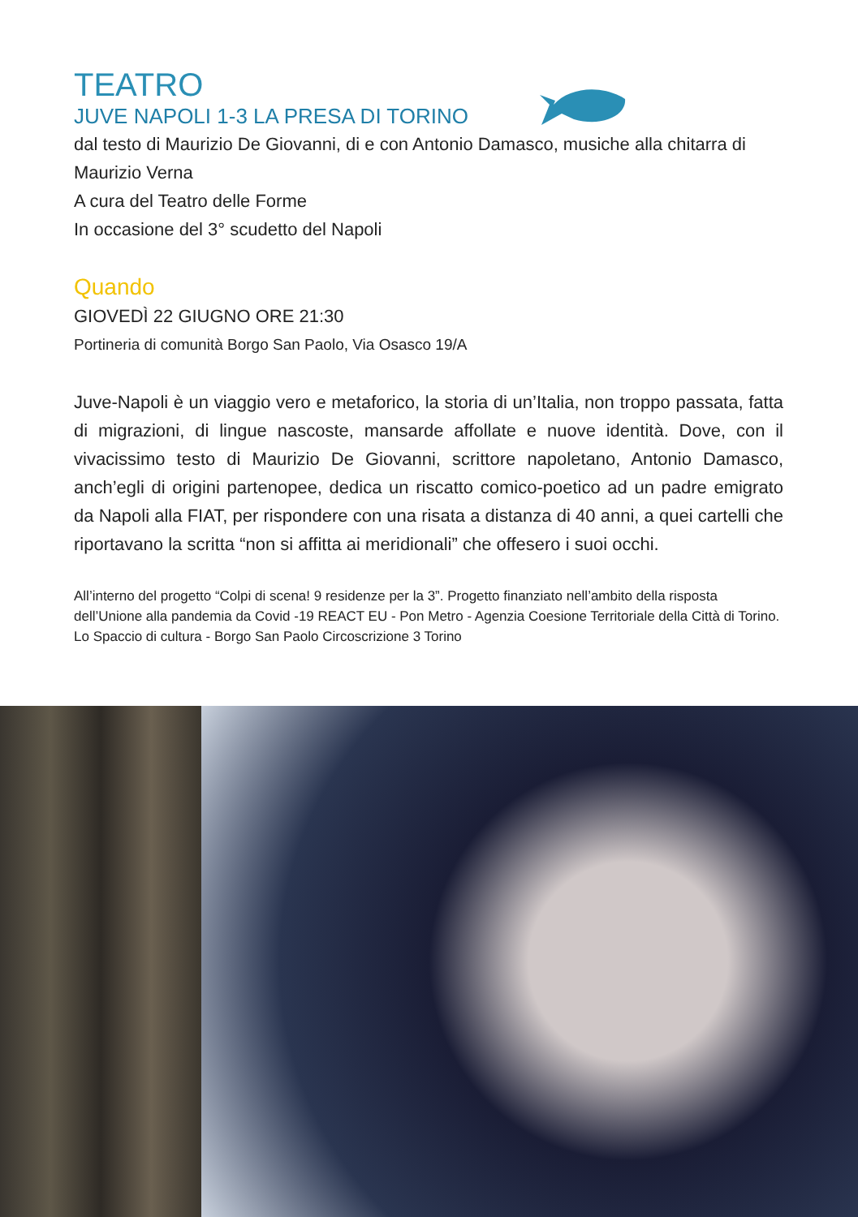TEATRO
JUVE NAPOLI 1-3 LA PRESA DI TORINO
dal testo di Maurizio De Giovanni, di e con Antonio Damasco, musiche alla chitarra di Maurizio Verna
A cura del Teatro delle Forme
In occasione del 3° scudetto del Napoli
Quando
GIOVEDÌ 22 GIUGNO ORE 21:30
Portineria di comunità Borgo San Paolo, Via Osasco 19/A
Juve-Napoli è un viaggio vero e metaforico, la storia di un’Italia, non troppo passata, fatta di migrazioni, di lingue nascoste, mansarde affollate e nuove identità. Dove, con il vivacissimo testo di Maurizio De Giovanni, scrittore napoletano, Antonio Damasco, anch’egli di origini partenopee, dedica un riscatto comico-poetico ad un padre emigrato da Napoli alla FIAT, per rispondere con una risata a distanza di 40 anni, a quei cartelli che riportavano la scritta “non si affitta ai meridionali” che offesero i suoi occhi.
All’interno del progetto “Colpi di scena! 9 residenze per la 3”. Progetto finanziato nell’ambito della risposta dell’Unione alla pandemia da Covid -19 REACT EU - Pon Metro - Agenzia Coesione Territoriale della Città di Torino. Lo Spaccio di cultura - Borgo San Paolo Circoscrizione 3 Torino